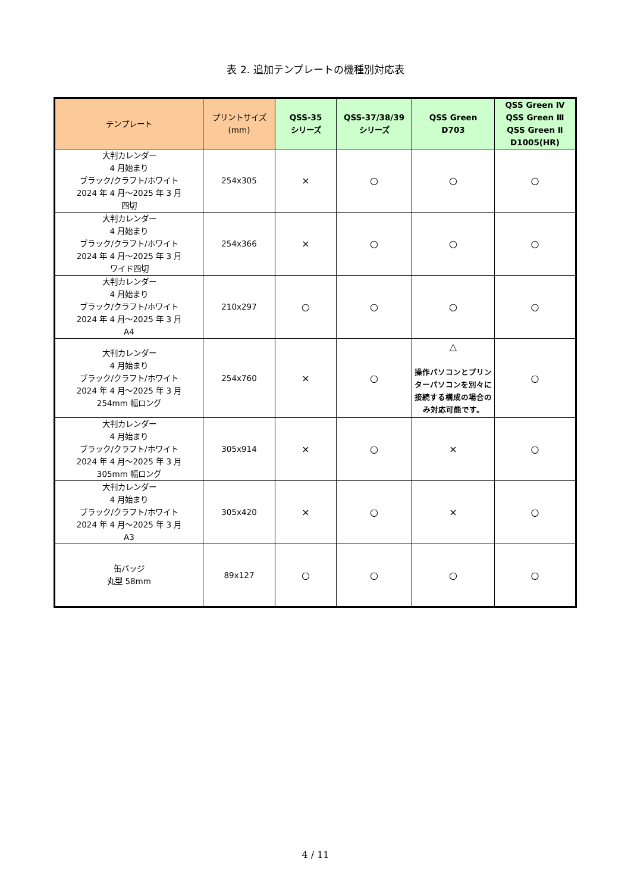表 2. 追加テンプレートの機種別対応表
| テンプレート | プリントサイズ (mm) | QSS-35 シリーズ | QSS-37/38/39 シリーズ | QSS Green D703 | QSS Green Ⅳ QSS Green Ⅲ QSS Green Ⅱ D1005(HR) |
| --- | --- | --- | --- | --- | --- |
| 大判カレンダー 4 月始まり ブラック/クラフト/ホワイト 2024 年 4 月～2025 年 3 月 四切 | 254x305 | × | ○ | ○ | ○ |
| 大判カレンダー 4 月始まり ブラック/クラフト/ホワイト 2024 年 4 月～2025 年 3 月 ワイド四切 | 254x366 | × | ○ | ○ | ○ |
| 大判カレンダー 4 月始まり ブラック/クラフト/ホワイト 2024 年 4 月～2025 年 3 月 A4 | 210x297 | ○ | ○ | ○ | ○ |
| 大判カレンダー 4 月始まり ブラック/クラフト/ホワイト 2024 年 4 月～2025 年 3 月 254mm 幅ロング | 254x760 | × | ○ | △ 操作パソコンとプリンターパソコンを別々に接続する構成の場合のみ対応可能です。 | ○ |
| 大判カレンダー 4 月始まり ブラック/クラフト/ホワイト 2024 年 4 月～2025 年 3 月 305mm 幅ロング | 305x914 | × | ○ | × | ○ |
| 大判カレンダー 4 月始まり ブラック/クラフト/ホワイト 2024 年 4 月～2025 年 3 月 A3 | 305x420 | × | ○ | × | ○ |
| 缶バッジ 丸型 58mm | 89x127 | ○ | ○ | ○ | ○ |
4 / 11